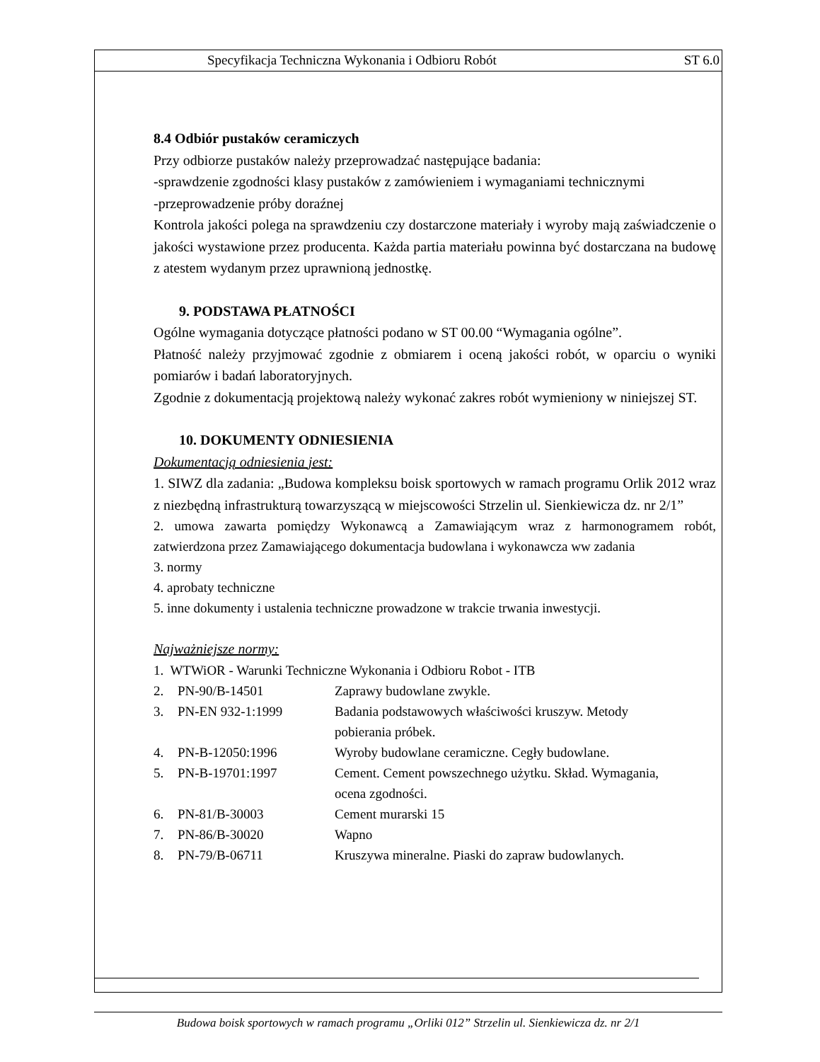Specyfikacja Techniczna Wykonania i Odbioru Robót ST 6.0
8.4 Odbiór pustaków ceramiczych
Przy odbiorze pustaków należy przeprowadzać następujące badania:
-sprawdzenie zgodności klasy pustaków z zamówieniem i wymaganiami technicznymi
-przeprowadzenie próby doraźnej
Kontrola jakości polega na sprawdzeniu czy dostarczone materiały i wyroby mają zaświadczenie o jakości wystawione przez producenta. Każda partia materiału powinna być dostarczana na budowę z atestem wydanym przez uprawnioną jednostkę.
9. PODSTAWA PŁATNOŚCI
Ogólne wymagania dotyczące płatności podano w ST 00.00 “Wymagania ogólne”.
Płatność należy przyjmować zgodnie z obmiarem i oceną jakości robót, w oparciu o wyniki pomiarów i badań laboratoryjnych.
Zgodnie z dokumentacją projektową należy wykonać zakres robót wymieniony w niniejszej ST.
10. DOKUMENTY ODNIESIENIA
Dokumentacją odniesienia jest:
1. SIWZ dla zadania: „Budowa kompleksu boisk sportowych w ramach programu Orlik 2012 wraz z niezbędną infrastrukturą towarzyszącą w miejscowości Strzelin ul. Sienkiewicza dz. nr 2/1”
2. umowa zawarta pomiędzy Wykonawcą a Zamawiającym wraz z harmonogramem robót, zatwierdzona przez Zamawiającego dokumentacja budowlana i wykonawcza ww zadania
3. normy
4. aprobaty techniczne
5. inne dokumenty i ustalenia techniczne prowadzone w trakcie trwania inwestycji.
Najważniejsze normy:
| 1. WTWiOR - Warunki Techniczne Wykonania i Odbioru Robot - ITB | | |
| 2. | PN-90/B-14501 | Zaprawy budowlane zwykle. |
| 3. | PN-EN 932-1:1999 | Badania podstawowych właściwości kruszyw. Metody pobierania próbek. |
| 4. | PN-B-12050:1996 | Wyroby budowlane ceramiczne. Cegły budowlane. |
| 5. | PN-B-19701:1997 | Cement. Cement powszechnego użytku. Skład. Wymagania, ocena zgodności. |
| 6. | PN-81/B-30003 | Cement murarski 15 |
| 7. | PN-86/B-30020 | Wapno |
| 8. | PN-79/B-06711 | Kruszywa mineralne. Piaski do zapraw budowlanych. |
Budowa boisk sportowych w ramach programu „Orliki 012” Strzelin ul. Sienkiewicza dz. nr 2/1